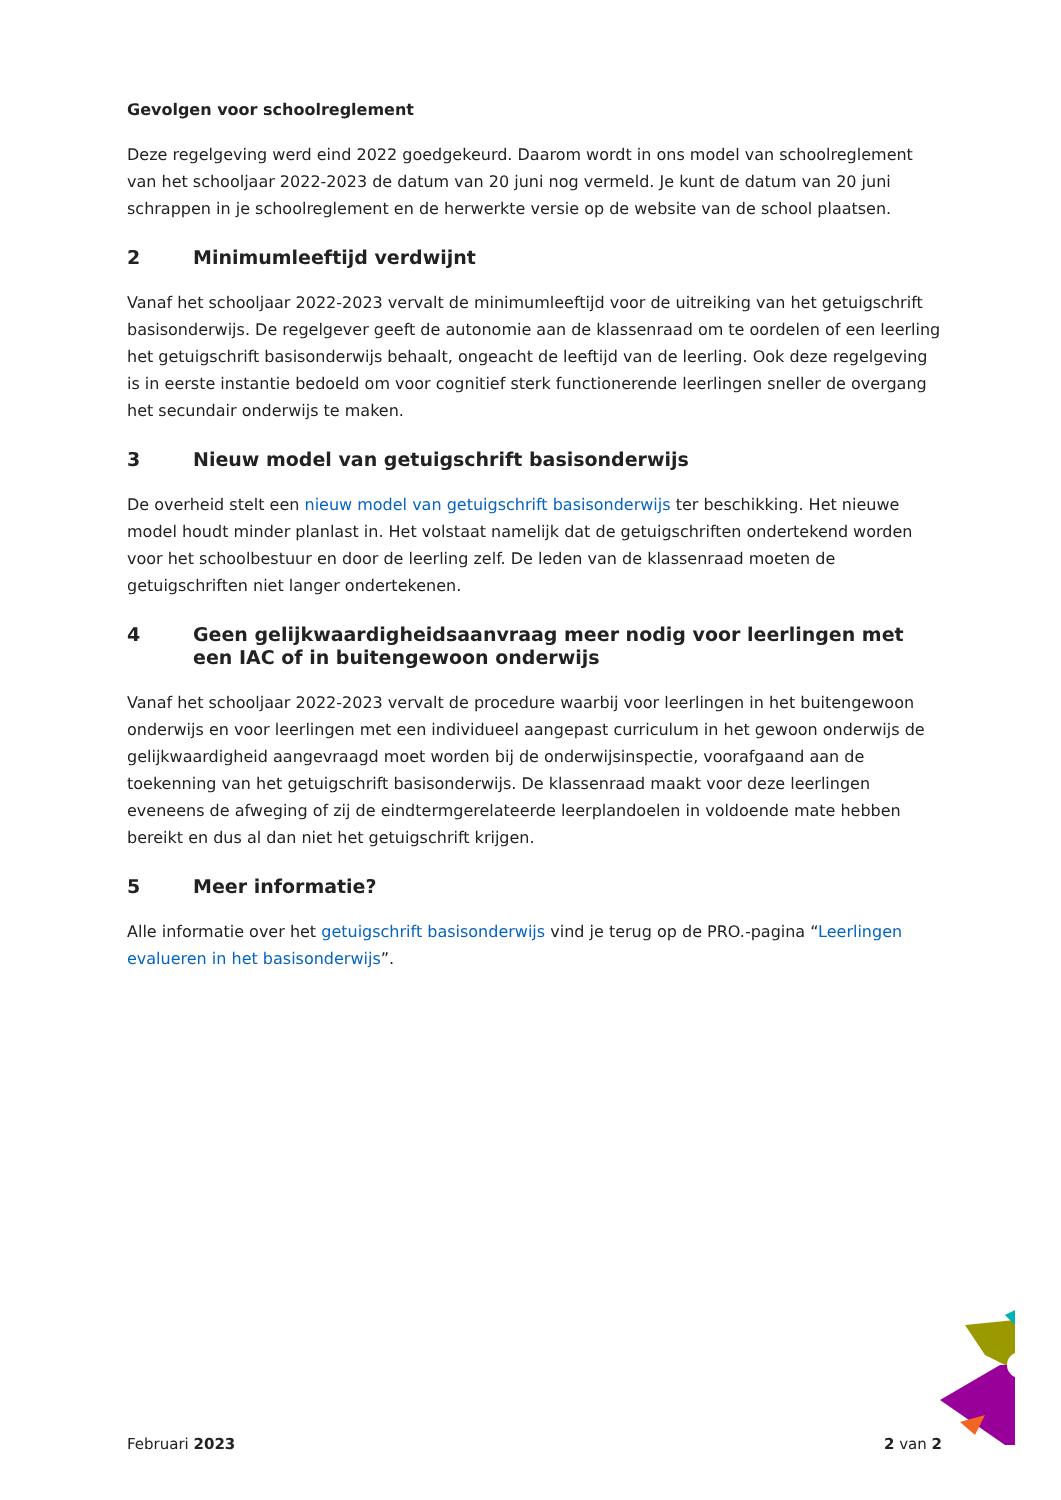Gevolgen voor schoolreglement
Deze regelgeving werd eind 2022 goedgekeurd. Daarom wordt in ons model van schoolreglement van het schooljaar 2022-2023 de datum van 20 juni nog vermeld. Je kunt de datum van 20 juni schrappen in je schoolreglement en de herwerkte versie op de website van de school plaatsen.
2 Minimumleeftijd verdwijnt
Vanaf het schooljaar 2022-2023 vervalt de minimumleeftijd voor de uitreiking van het getuigschrift basisonderwijs. De regelgever geeft de autonomie aan de klassenraad om te oordelen of een leerling het getuigschrift basisonderwijs behaalt, ongeacht de leeftijd van de leerling. Ook deze regelgeving is in eerste instantie bedoeld om voor cognitief sterk functionerende leerlingen sneller de overgang het secundair onderwijs te maken.
3 Nieuw model van getuigschrift basisonderwijs
De overheid stelt een nieuw model van getuigschrift basisonderwijs ter beschikking. Het nieuwe model houdt minder planlast in. Het volstaat namelijk dat de getuigschriften ondertekend worden voor het schoolbestuur en door de leerling zelf. De leden van de klassenraad moeten de getuigschriften niet langer ondertekenen.
4 Geen gelijkwaardigheidsaanvraag meer nodig voor leerlingen met een IAC of in buitengewoon onderwijs
Vanaf het schooljaar 2022-2023 vervalt de procedure waarbij voor leerlingen in het buitengewoon onderwijs en voor leerlingen met een individueel aangepast curriculum in het gewoon onderwijs de gelijkwaardigheid aangevraagd moet worden bij de onderwijsinspectie, voorafgaand aan de toekenning van het getuigschrift basisonderwijs. De klassenraad maakt voor deze leerlingen eveneens de afweging of zij de eindtermgerelateerde leerplandoelen in voldoende mate hebben bereikt en dus al dan niet het getuigschrift krijgen.
5 Meer informatie?
Alle informatie over het getuigschrift basisonderwijs vind je terug op de PRO.-pagina “Leerlingen evalueren in het basisonderwijs”.
Februari 2023 2 van 2